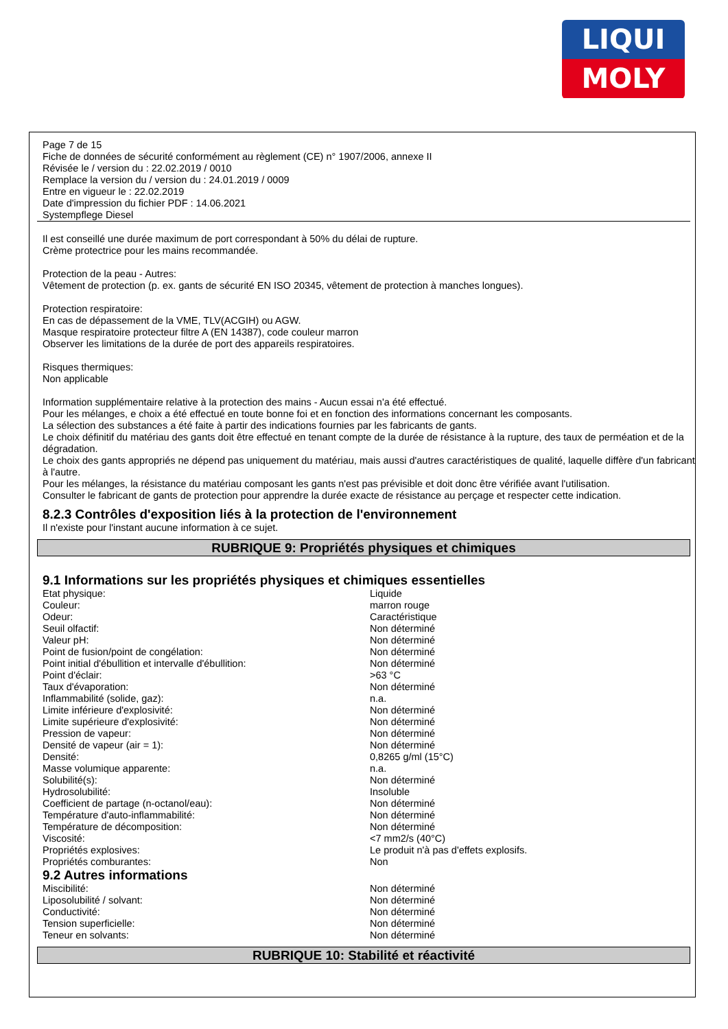LIQUI
MOLY
Page 7 de 15
Fiche de données de sécurité conformément au règlement (CE) n° 1907/2006, annexe II
Révisée le / version du : 22.02.2019 / 0010
Remplace la version du / version du : 24.01.2019 / 0009
Entre en vigueur le : 22.02.2019
Date d'impression du fichier PDF : 14.06.2021
Systempflege Diesel
Il est conseillé une durée maximum de port correspondant à 50% du délai de rupture.
Crème protectrice pour les mains recommandée.
Protection de la peau - Autres:
Vêtement de protection (p. ex. gants de sécurité EN ISO 20345, vêtement de protection à manches longues).
Protection respiratoire:
En cas de dépassement de la VME, TLV(ACGIH) ou AGW.
Masque respiratoire protecteur filtre A (EN 14387), code couleur marron
Observer les limitations de la durée de port des appareils respiratoires.
Risques thermiques:
Non applicable
Information supplémentaire relative à la protection des mains - Aucun essai n'a été effectué.
Pour les mélanges, e choix a été effectué en toute bonne foi et en fonction des informations concernant les composants.
La sélection des substances a été faite à partir des indications fournies par les fabricants de gants.
Le choix définitif du matériau des gants doit être effectué en tenant compte de la durée de résistance à la rupture, des taux de perméation et de la dégradation.
Le choix des gants appropriés ne dépend pas uniquement du matériau, mais aussi d'autres caractéristiques de qualité, laquelle diffère d'un fabricant à l'autre.
Pour les mélanges, la résistance du matériau composant les gants n'est pas prévisible et doit donc être vérifiée avant l'utilisation.
Consulter le fabricant de gants de protection pour apprendre la durée exacte de résistance au perçage et respecter cette indication.
8.2.3 Contrôles d'exposition liés à la protection de l'environnement
Il n'existe pour l'instant aucune information à ce sujet.
RUBRIQUE 9: Propriétés physiques et chimiques
9.1 Informations sur les propriétés physiques et chimiques essentielles
| Etat physique: | Liquide |
| Couleur: | marron rouge |
| Odeur: | Caractéristique |
| Seuil olfactif: | Non déterminé |
| Valeur pH: | Non déterminé |
| Point de fusion/point de congélation: | Non déterminé |
| Point initial d'ébullition et intervalle d'ébullition: | Non déterminé |
| Point d'éclair: | >63 °C |
| Taux d'évaporation: | Non déterminé |
| Inflammabilité (solide, gaz): | n.a. |
| Limite inférieure d'explosivité: | Non déterminé |
| Limite supérieure d'explosivité: | Non déterminé |
| Pression de vapeur: | Non déterminé |
| Densité de vapeur (air = 1): | Non déterminé |
| Densité: | 0,8265 g/ml (15°C) |
| Masse volumique apparente: | n.a. |
| Solubilité(s): | Non déterminé |
| Hydrosolubilité: | Insoluble |
| Coefficient de partage (n-octanol/eau): | Non déterminé |
| Température d'auto-inflammabilité: | Non déterminé |
| Température de décomposition: | Non déterminé |
| Viscosité: | <7 mm2/s (40°C) |
| Propriétés explosives: | Le produit n'à pas d'effets explosifs. |
| Propriétés comburantes: | Non |
9.2 Autres informations
| Miscibilité: | Non déterminé |
| Liposolubilité / solvant: | Non déterminé |
| Conductivité: | Non déterminé |
| Tension superficielle: | Non déterminé |
| Teneur en solvants: | Non déterminé |
RUBRIQUE 10: Stabilité et réactivité